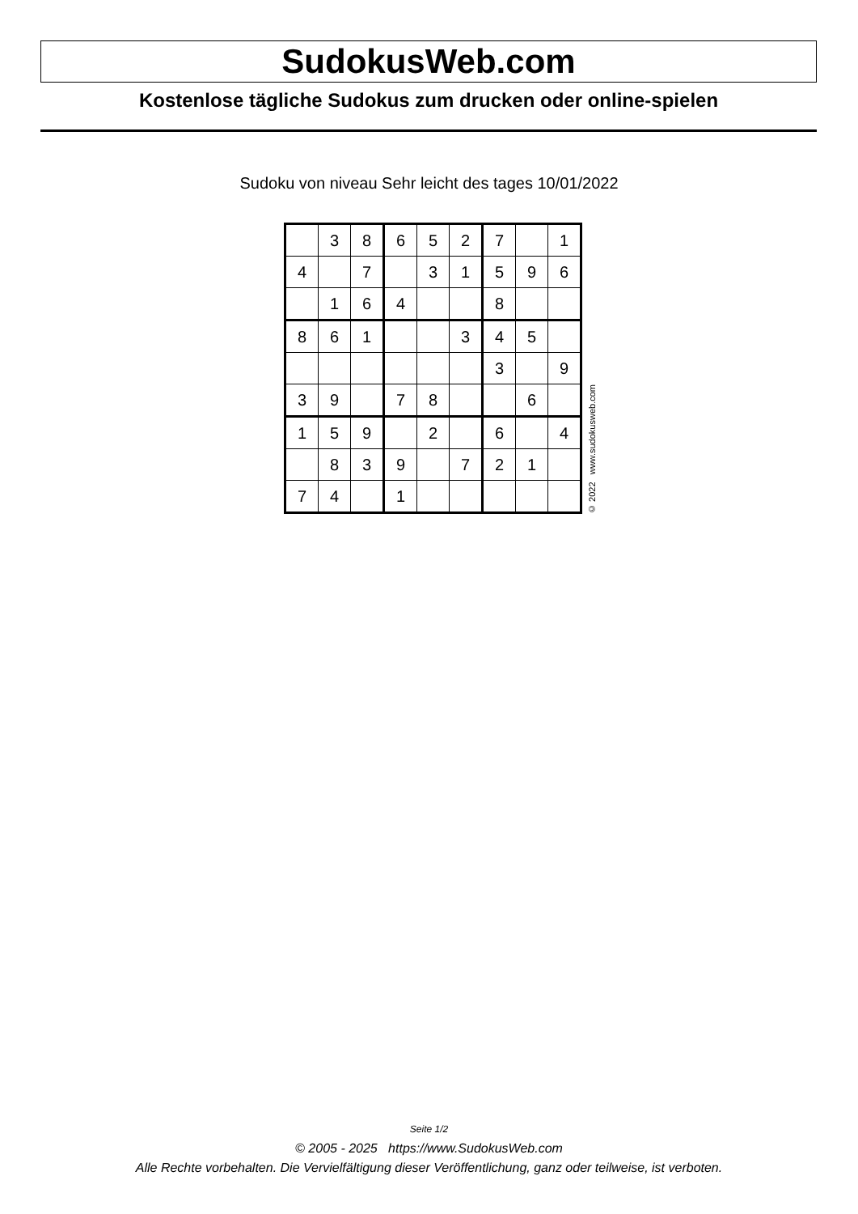SudokusWeb.com
Kostenlose tägliche Sudokus zum drucken oder online-spielen
Sudoku von niveau Sehr leicht des tages 10/01/2022
| | 3 | 8 | 6 | 5 | 2 | 7 | | 1 |
| 4 | | 7 | | 3 | 1 | 5 | 9 | 6 |
| | 1 | 6 | 4 | | | 8 | | |
| 8 | 6 | 1 | | | 3 | 4 | 5 | |
| | | | | | | 3 | | 9 |
| 3 | 9 | | 7 | 8 | | | 6 | |
| 1 | 5 | 9 | | 2 | | 6 | | 4 |
| | 8 | 3 | 9 | | 7 | 2 | 1 | |
| 7 | 4 | | 1 | | | | | |
© 2022 www.sudokusweb.com
Seite 1/2
© 2005 - 2025 https://www.SudokusWeb.com
Alle Rechte vorbehalten. Die Vervielfältigung dieser Veröffentlichung, ganz oder teilweise, ist verboten.